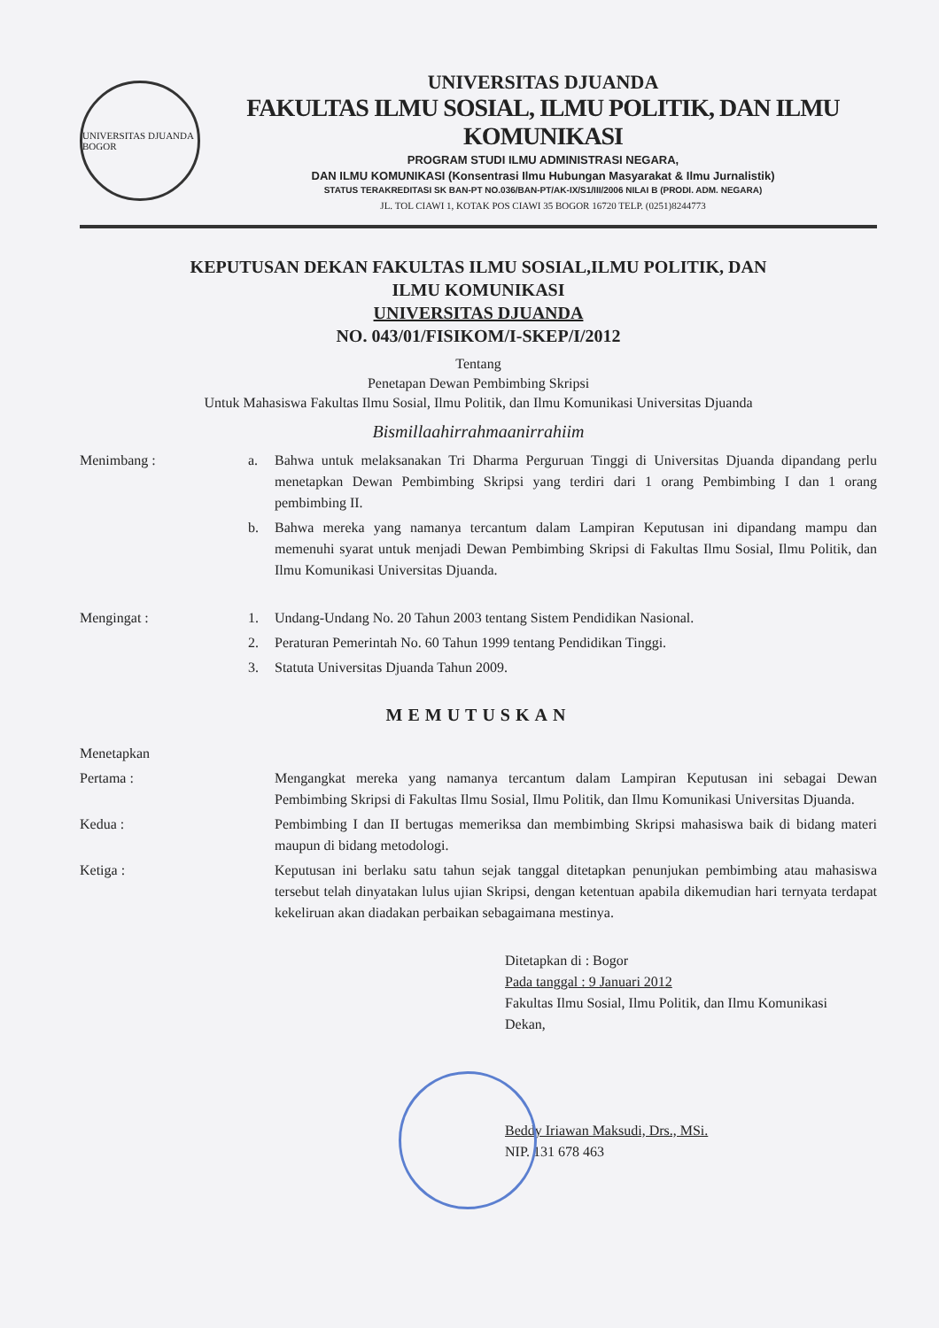UNIVERSITAS DJUANDA BOGOR
UNIVERSITAS DJUANDA
FAKULTAS ILMU SOSIAL, ILMU POLITIK, DAN ILMU KOMUNIKASI
PROGRAM STUDI ILMU ADMINISTRASI NEGARA,
DAN ILMU KOMUNIKASI (Konsentrasi Ilmu Hubungan Masyarakat & Ilmu Jurnalistik)
STATUS TERAKREDITASI SK BAN-PT NO.036/BAN-PT/AK-IX/S1/III/2006 NILAI B (PRODI. ADM. NEGARA)
JL. TOL CIAWI 1, KOTAK POS CIAWI 35 BOGOR 16720 TELP. (0251)8244773
KEPUTUSAN DEKAN FAKULTAS ILMU SOSIAL,ILMU POLITIK, DAN
ILMU KOMUNIKASI
UNIVERSITAS DJUANDA
NO. 043/01/FISIKOM/I-SKEP/I/2012
Tentang
Penetapan Dewan Pembimbing Skripsi
Untuk Mahasiswa Fakultas Ilmu Sosial, Ilmu Politik, dan Ilmu Komunikasi Universitas Djuanda
Bismillaahirrahmaanirrahiim
Menimbang : a. Bahwa untuk melaksanakan Tri Dharma Perguruan Tinggi di Universitas Djuanda dipandang perlu menetapkan Dewan Pembimbing Skripsi yang terdiri dari 1 orang Pembimbing I dan 1 orang pembimbing II.
b. Bahwa mereka yang namanya tercantum dalam Lampiran Keputusan ini dipandang mampu dan memenuhi syarat untuk menjadi Dewan Pembimbing Skripsi di Fakultas Ilmu Sosial, Ilmu Politik, dan Ilmu Komunikasi Universitas Djuanda.
Mengingat : 1. Undang-Undang No. 20 Tahun 2003 tentang Sistem Pendidikan Nasional.
2. Peraturan Pemerintah No. 60 Tahun 1999 tentang Pendidikan Tinggi.
3. Statuta Universitas Djuanda Tahun 2009.
MEMUTUSKAN
Menetapkan
Pertama : Mengangkat mereka yang namanya tercantum dalam Lampiran Keputusan ini sebagai Dewan Pembimbing Skripsi di Fakultas Ilmu Sosial, Ilmu Politik, dan Ilmu Komunikasi Universitas Djuanda.
Kedua : Pembimbing I dan II bertugas memeriksa dan membimbing Skripsi mahasiswa baik di bidang materi maupun di bidang metodologi.
Ketiga : Keputusan ini berlaku satu tahun sejak tanggal ditetapkan penunjukan pembimbing atau mahasiswa tersebut telah dinyatakan lulus ujian Skripsi, dengan ketentuan apabila dikemudian hari ternyata terdapat kekeliruan akan diadakan perbaikan sebagaimana mestinya.
Ditetapkan di : Bogor
Pada tanggal : 9 Januari 2012
Fakultas Ilmu Sosial, Ilmu Politik, dan Ilmu Komunikasi
Dekan,
Beddy Iriawan Maksudi, Drs., MSi.
NIP. 131 678 463